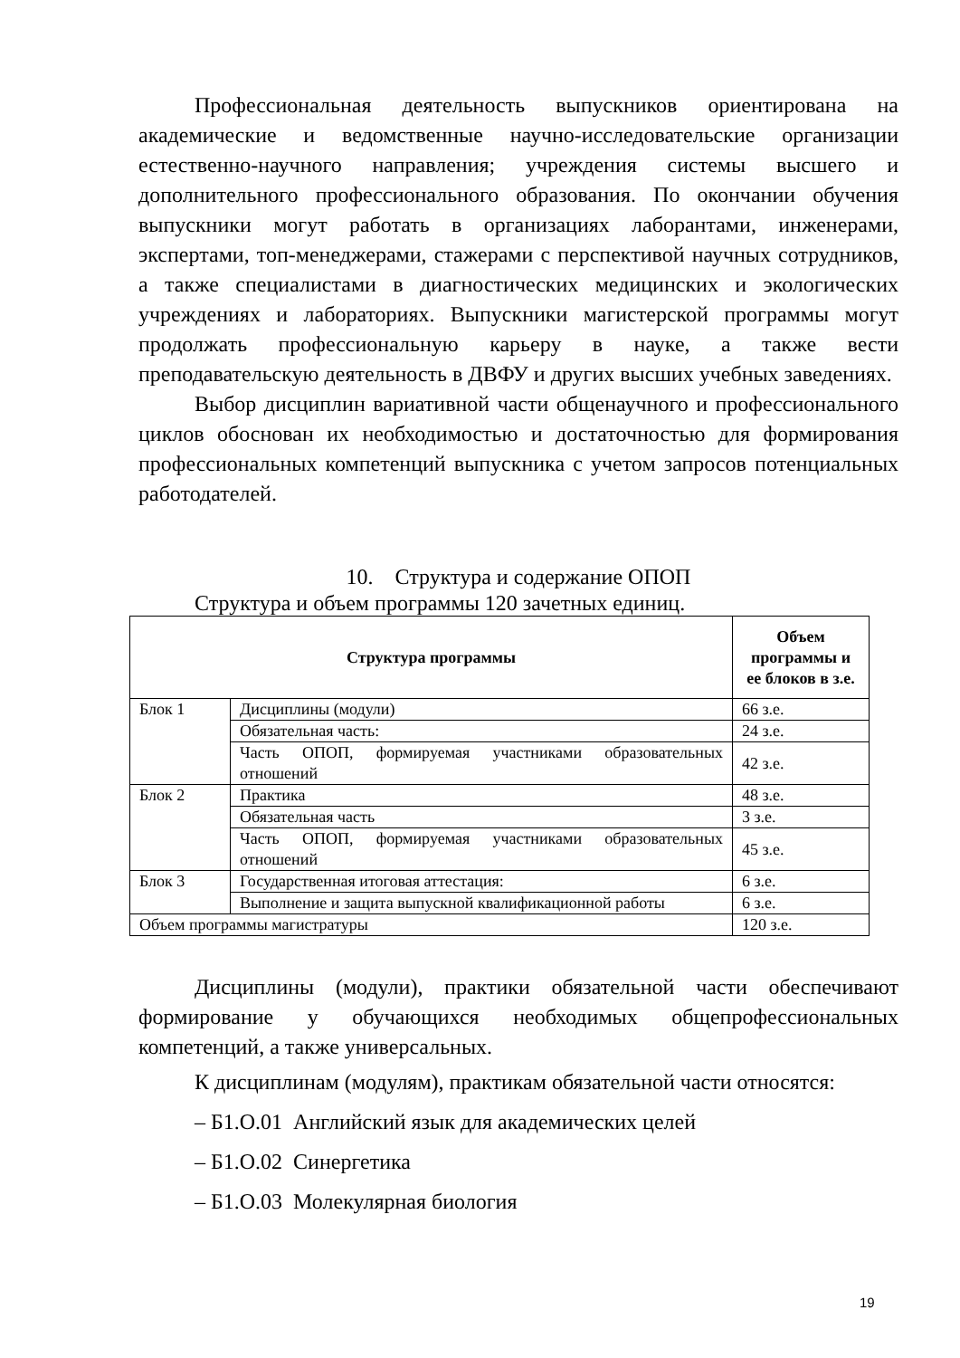Профессиональная деятельность выпускников ориентирована на академические и ведомственные научно-исследовательские организации естественно-научного направления; учреждения системы высшего и дополнительного профессионального образования. По окончании обучения выпускники могут работать в организациях лаборантами, инженерами, экспертами, топ-менеджерами, стажерами с перспективой научных сотрудников, а также специалистами в диагностических медицинских и экологических учреждениях и лабораториях. Выпускники магистерской программы могут продолжать профессиональную карьеру в науке, а также вести преподавательскую деятельность в ДВФУ и других высших учебных заведениях.
Выбор дисциплин вариативной части общенаучного и профессионального циклов обоснован их необходимостью и достаточностью для формирования профессиональных компетенций выпускника с учетом запросов потенциальных работодателей.
10. Структура и содержание ОПОП
Структура и объем программы 120 зачетных единиц.
| Структура программы | | Объем программы и ее блоков в з.е. |
| --- | --- | --- |
| Блок 1 | Дисциплины (модули) | 66 з.е. |
| | Обязательная часть: | 24 з.е. |
| | Часть ОПОП, формируемая участниками образовательных отношений | 42 з.е. |
| Блок 2 | Практика | 48 з.е. |
| | Обязательная часть | 3 з.е. |
| | Часть ОПОП, формируемая участниками образовательных отношений | 45 з.е. |
| Блок 3 | Государственная итоговая аттестация: | 6 з.е. |
| | Выполнение и защита выпускной квалификационной работы | 6 з.е. |
| Объем программы магистратуры | | 120 з.е. |
Дисциплины (модули), практики обязательной части обеспечивают формирование у обучающихся необходимых общепрофессиональных компетенций, а также универсальных.
К дисциплинам (модулям), практикам обязательной части относятся:
– Б1.О.01 Английский язык для академических целей
– Б1.О.02 Синергетика
– Б1.О.03 Молекулярная биология
19